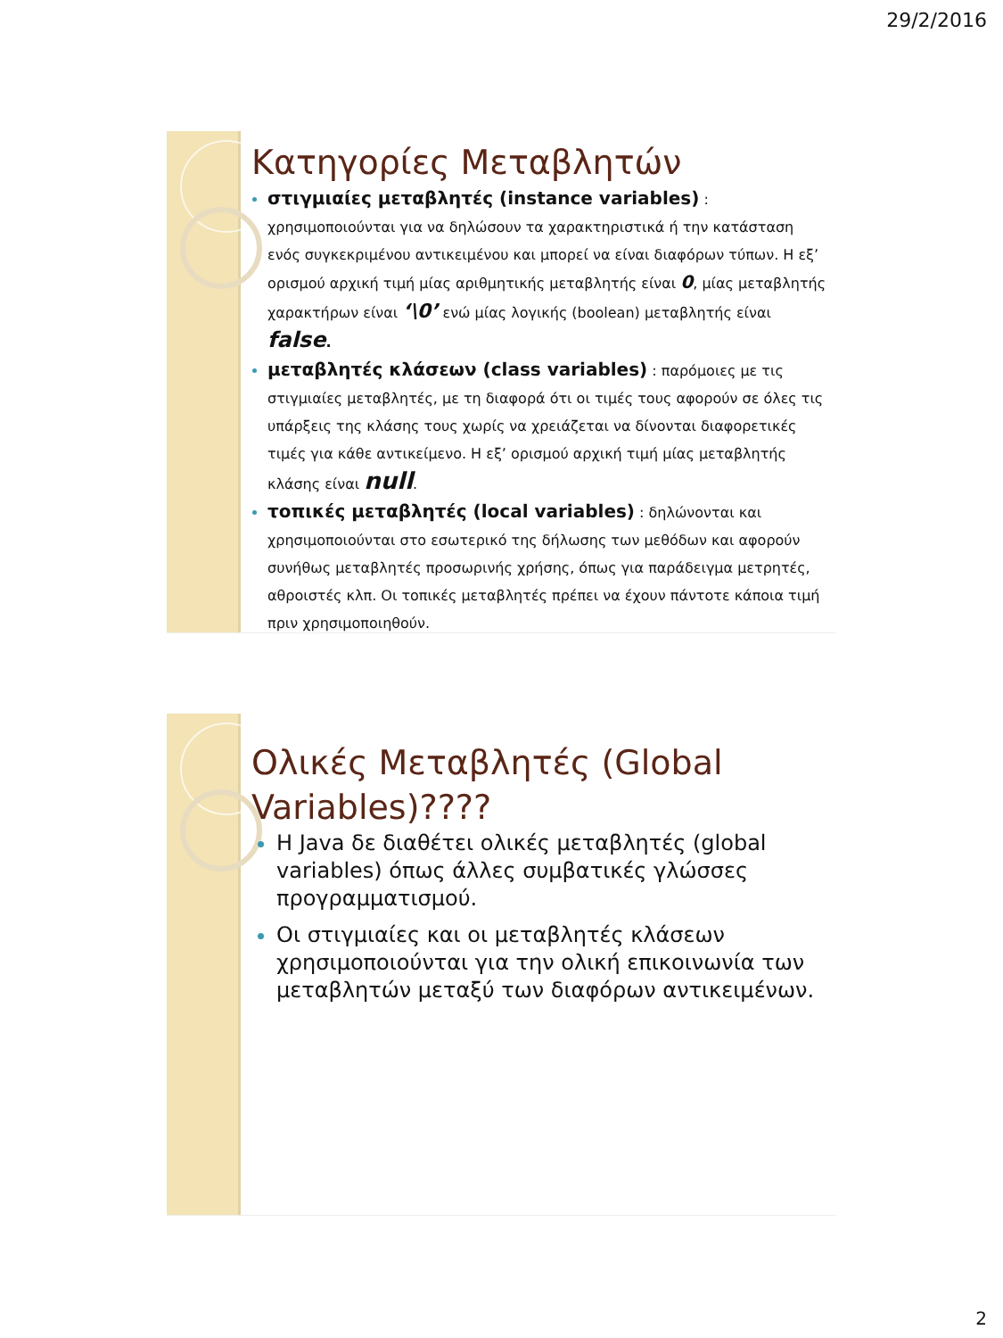29/2/2016
Κατηγορίες Μεταβλητών
στιγμιαίες μεταβλητές (instance variables) : χρησιμοποιούνται για να δηλώσουν τα χαρακτηριστικά ή την κατάσταση ενός συγκεκριμένου αντικειμένου και μπορεί να είναι διαφόρων τύπων. Η εξ’ ορισμού αρχική τιμή μίας αριθμητικής μεταβλητής είναι 0, μίας μεταβλητής χαρακτήρων είναι ‘\0’ ενώ μίας λογικής (boolean) μεταβλητής είναι false.
μεταβλητές κλάσεων (class variables) : παρόμοιες με τις στιγμιαίες μεταβλητές, με τη διαφορά ότι οι τιμές τους αφορούν σε όλες τις υπάρξεις της κλάσης τους χωρίς να χρειάζεται να δίνονται διαφορετικές τιμές για κάθε αντικείμενο. Η εξ’ ορισμού αρχική τιμή μίας μεταβλητής κλάσης είναι null.
τοπικές μεταβλητές (local variables) : δηλώνονται και χρησιμοποιούνται στο εσωτερικό της δήλωσης των μεθόδων και αφορούν συνήθως μεταβλητές προσωρινής χρήσης, όπως για παράδειγμα μετρητές, αθροιστές κλπ. Οι τοπικές μεταβλητές πρέπει να έχουν πάντοτε κάποια τιμή πριν χρησιμοποιηθούν.
Ολικές Μεταβλητές (Global Variables)????
Η Java δε διαθέτει ολικές μεταβλητές (global variables) όπως άλλες συμβατικές γλώσσες προγραμματισμού.
Οι στιγμιαίες και οι μεταβλητές κλάσεων χρησιμοποιούνται για την ολική επικοινωνία των μεταβλητών μεταξύ των διαφόρων αντικειμένων.
2